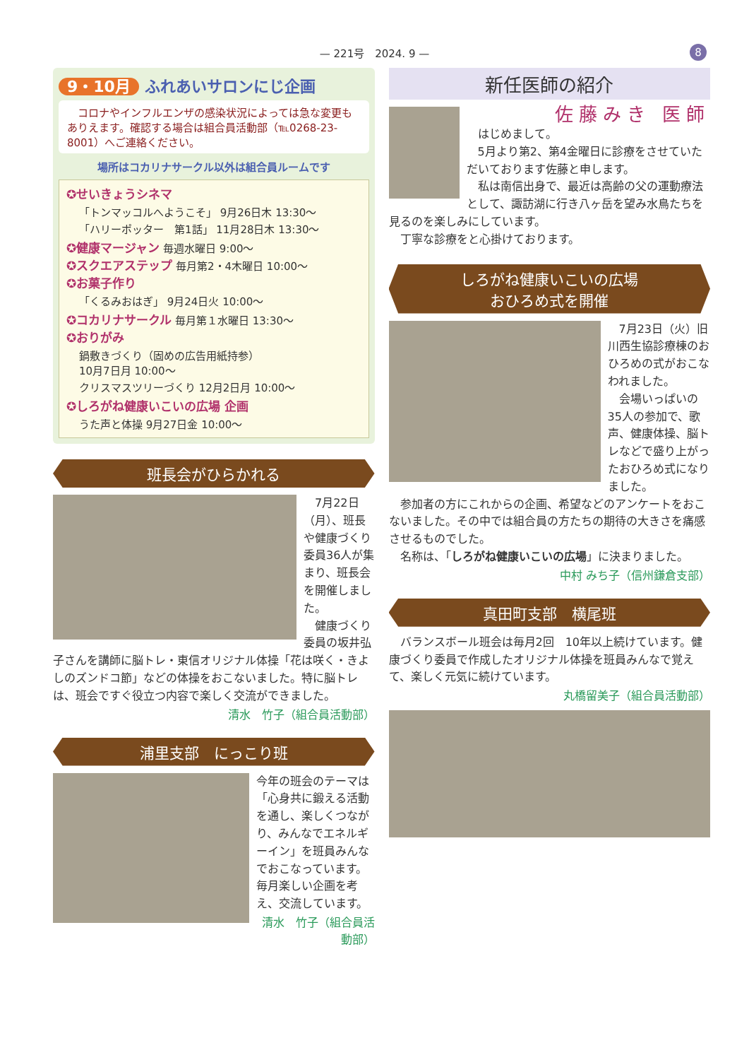— 221号　2024. 9 — 8
9・10月 ふれあいサロンにじ企画
　コロナやインフルエンザの感染状況によっては急な変更もありえます。確認する場合は組合員活動部（℡0268-23-8001）へご連絡ください。
場所はコカリナサークル以外は組合員ルームです
✪せいきょうシネマ
「トンマッコルへようこそ」 9月26日木 13:30～
「ハリーポッター　第1話」 11月28日木 13:30～
✪健康マージャン 毎週水曜日 9:00～
✪スクエアステップ 毎月第2・4木曜日 10:00～
✪お菓子作り
「くるみおはぎ」 9月24日火 10:00～
✪コカリナサークル 毎月第１水曜日 13:30～
✪おりがみ
鍋敷きづくり（固めの広告用紙持参）
10月7日月 10:00～
クリスマスツリーづくり 12月2日月 10:00～
✪しろがね健康いこいの広場 企画
うた声と体操 9月27日金 10:00～
班長会がひらかれる
　7月22日（月）、班長や健康づくり委員36人が集まり、班長会を開催しました。
　健康づくり委員の坂井弘子さんを講師に脳トレ・東信オリジナル体操「花は咲く・きよしのズンドコ節」などの体操をおこないました。特に脳トレは、班会ですぐ役立つ内容で楽しく交流ができました。
清水　竹子（組合員活動部）
浦里支部　にっこり班
今年の班会のテーマは「心身共に鍛える活動を通し、楽しくつながり、みんなでエネルギーイン」を班員みんなでおこなっています。
毎月楽しい企画を考え、交流しています。
清水　竹子（組合員活動部）
新任医師の紹介
佐藤みき 医師
　はじめまして。
　5月より第2、第4金曜日に診療をさせていただいております佐藤と申します。
　私は南信出身で、最近は高齢の父の運動療法として、諏訪湖に行き八ヶ岳を望み水鳥たちを見るのを楽しみにしています。
　丁寧な診療をと心掛けております。
しろがね健康いこいの広場
おひろめ式を開催
　7月23日（火）旧川西生協診療棟のおひろめの式がおこなわれました。
　会場いっぱいの35人の参加で、歌声、健康体操、脳トレなどで盛り上がったおひろめ式になりました。
　参加者の方にこれからの企画、希望などのアンケートをおこないました。その中では組合員の方たちの期待の大きさを痛感させるものでした。
　名称は、「しろがね健康いこいの広場」に決まりました。
中村 みち子（信州鎌倉支部）
真田町支部　横尾班
　バランスボール班会は毎月2回　10年以上続けています。健康づくり委員で作成したオリジナル体操を班員みんなで覚えて、楽しく元気に続けています。
丸橋留美子（組合員活動部）